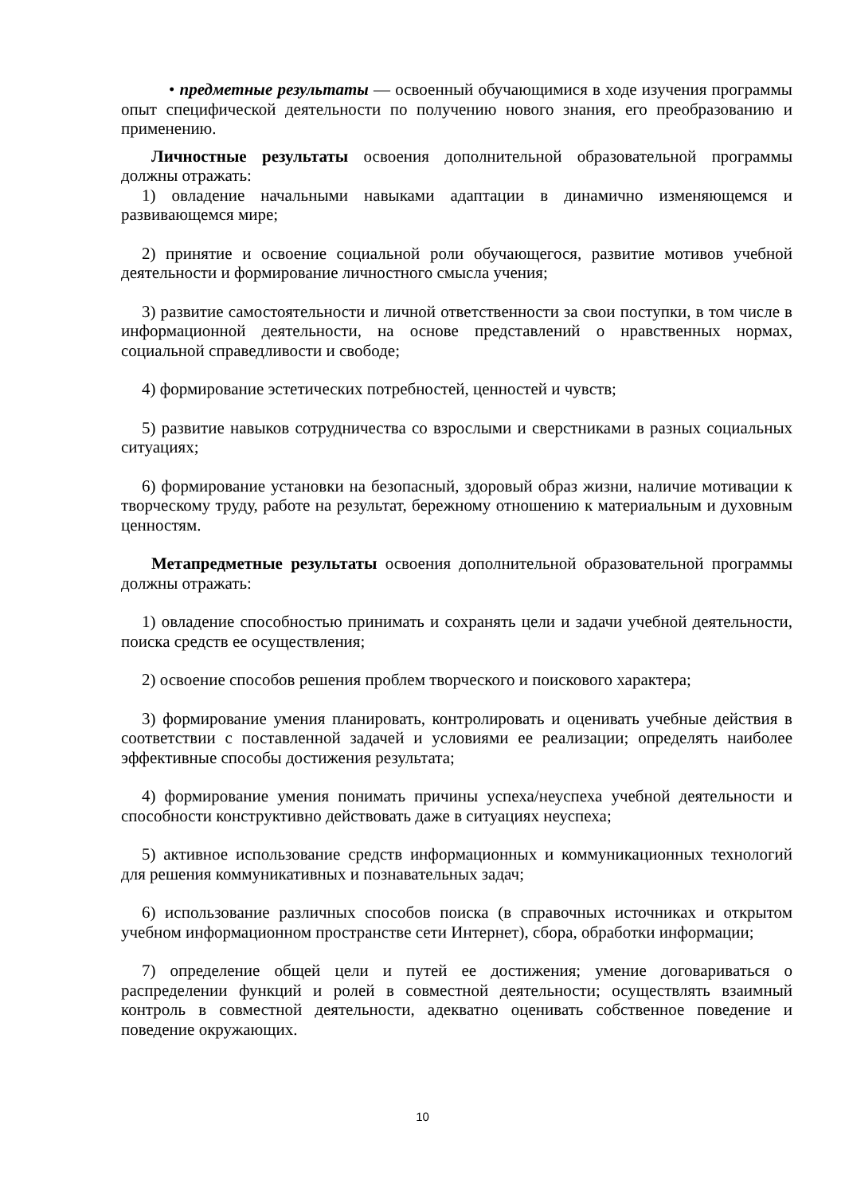• предметные результаты — освоенный обучающимися в ходе изучения программы опыт специфической деятельности по получению нового знания, его преобразованию и применению.
Личностные результаты освоения дополнительной образовательной программы должны отражать:
1) овладение начальными навыками адаптации в динамично изменяющемся и развивающемся мире;
2) принятие и освоение социальной роли обучающегося, развитие мотивов учебной деятельности и формирование личностного смысла учения;
3) развитие самостоятельности и личной ответственности за свои поступки, в том числе в информационной деятельности, на основе представлений о нравственных нормах, социальной справедливости и свободе;
4) формирование эстетических потребностей, ценностей и чувств;
5) развитие навыков сотрудничества со взрослыми и сверстниками в разных социальных ситуациях;
6) формирование установки на безопасный, здоровый образ жизни, наличие мотивации к творческому труду, работе на результат, бережному отношению к материальным и духовным ценностям.
Метапредметные результаты освоения дополнительной образовательной программы должны отражать:
1) овладение способностью принимать и сохранять цели и задачи учебной деятельности, поиска средств ее осуществления;
2) освоение способов решения проблем творческого и поискового характера;
3) формирование умения планировать, контролировать и оценивать учебные действия в соответствии с поставленной задачей и условиями ее реализации; определять наиболее эффективные способы достижения результата;
4) формирование умения понимать причины успеха/неуспеха учебной деятельности и способности конструктивно действовать даже в ситуациях неуспеха;
5) активное использование средств информационных и коммуникационных технологий для решения коммуникативных и познавательных задач;
6) использование различных способов поиска (в справочных источниках и открытом учебном информационном пространстве сети Интернет), сбора, обработки информации;
7) определение общей цели и путей ее достижения; умение договариваться о распределении функций и ролей в совместной деятельности; осуществлять взаимный контроль в совместной деятельности, адекватно оценивать собственное поведение и поведение окружающих.
10